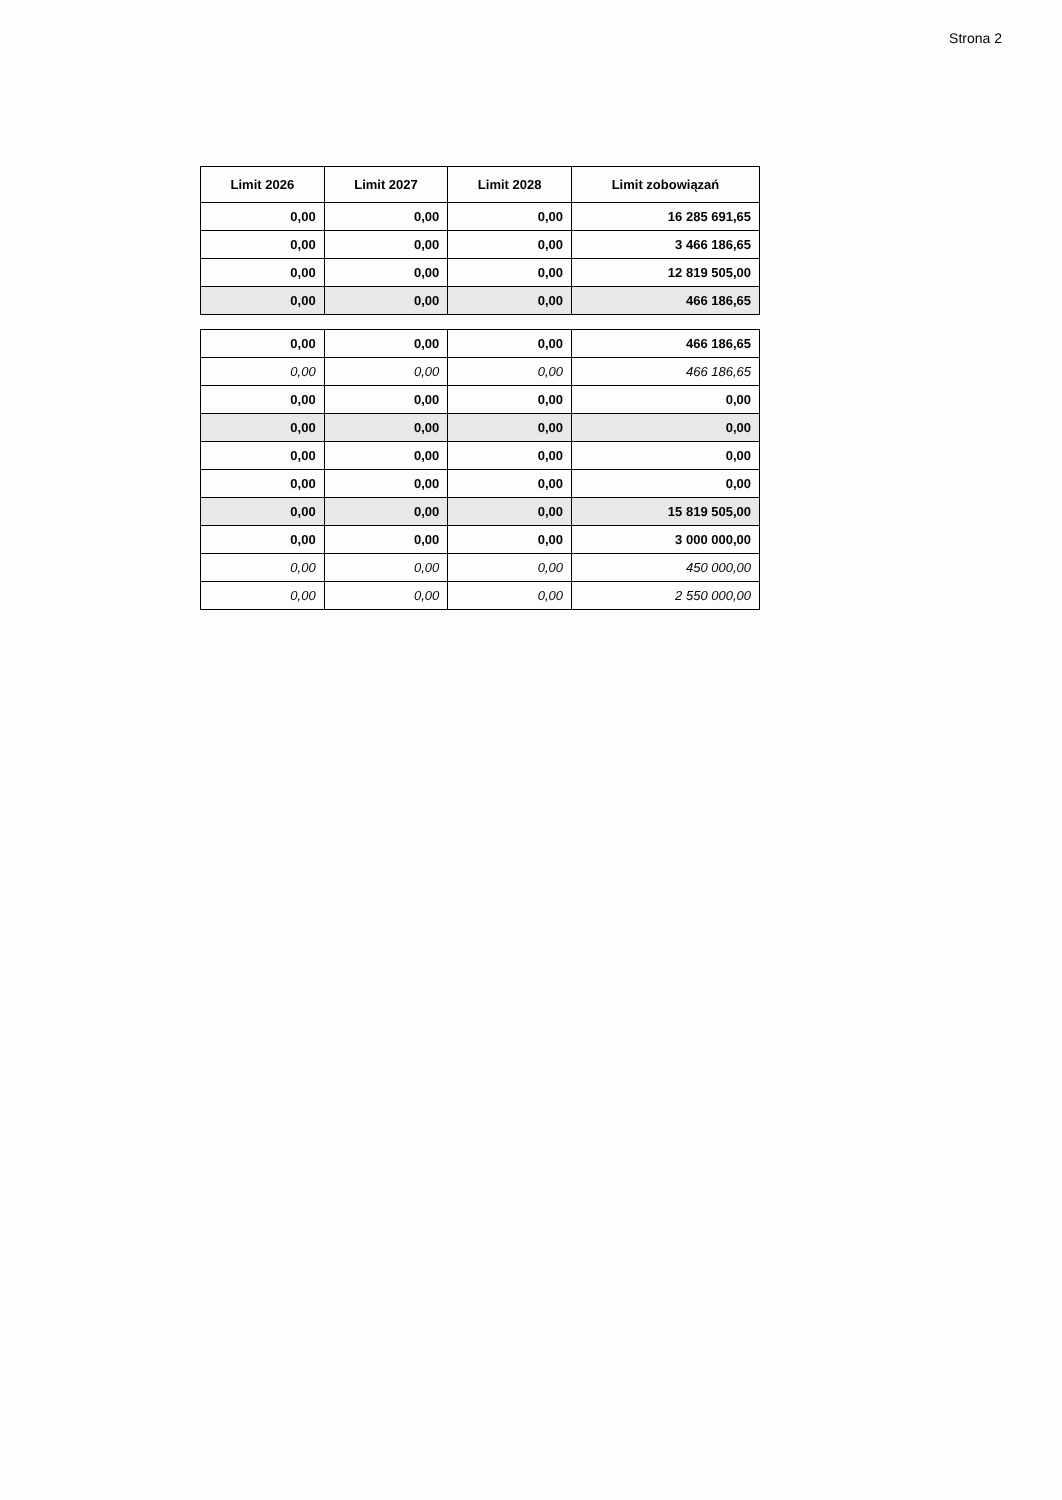Strona 2
| Limit 2026 | Limit 2027 | Limit 2028 | Limit zobowiązań |
| --- | --- | --- | --- |
| 0,00 | 0,00 | 0,00 | 16 285 691,65 |
| 0,00 | 0,00 | 0,00 | 3 466 186,65 |
| 0,00 | 0,00 | 0,00 | 12 819 505,00 |
| 0,00 | 0,00 | 0,00 | 466 186,65 |
| 0,00 | 0,00 | 0,00 | 466 186,65 |
| 0,00 | 0,00 | 0,00 | 466 186,65 |
| 0,00 | 0,00 | 0,00 | 0,00 |
| 0,00 | 0,00 | 0,00 | 0,00 |
| 0,00 | 0,00 | 0,00 | 0,00 |
| 0,00 | 0,00 | 0,00 | 0,00 |
| 0,00 | 0,00 | 0,00 | 15 819 505,00 |
| 0,00 | 0,00 | 0,00 | 3 000 000,00 |
| 0,00 | 0,00 | 0,00 | 450 000,00 |
| 0,00 | 0,00 | 0,00 | 2 550 000,00 |